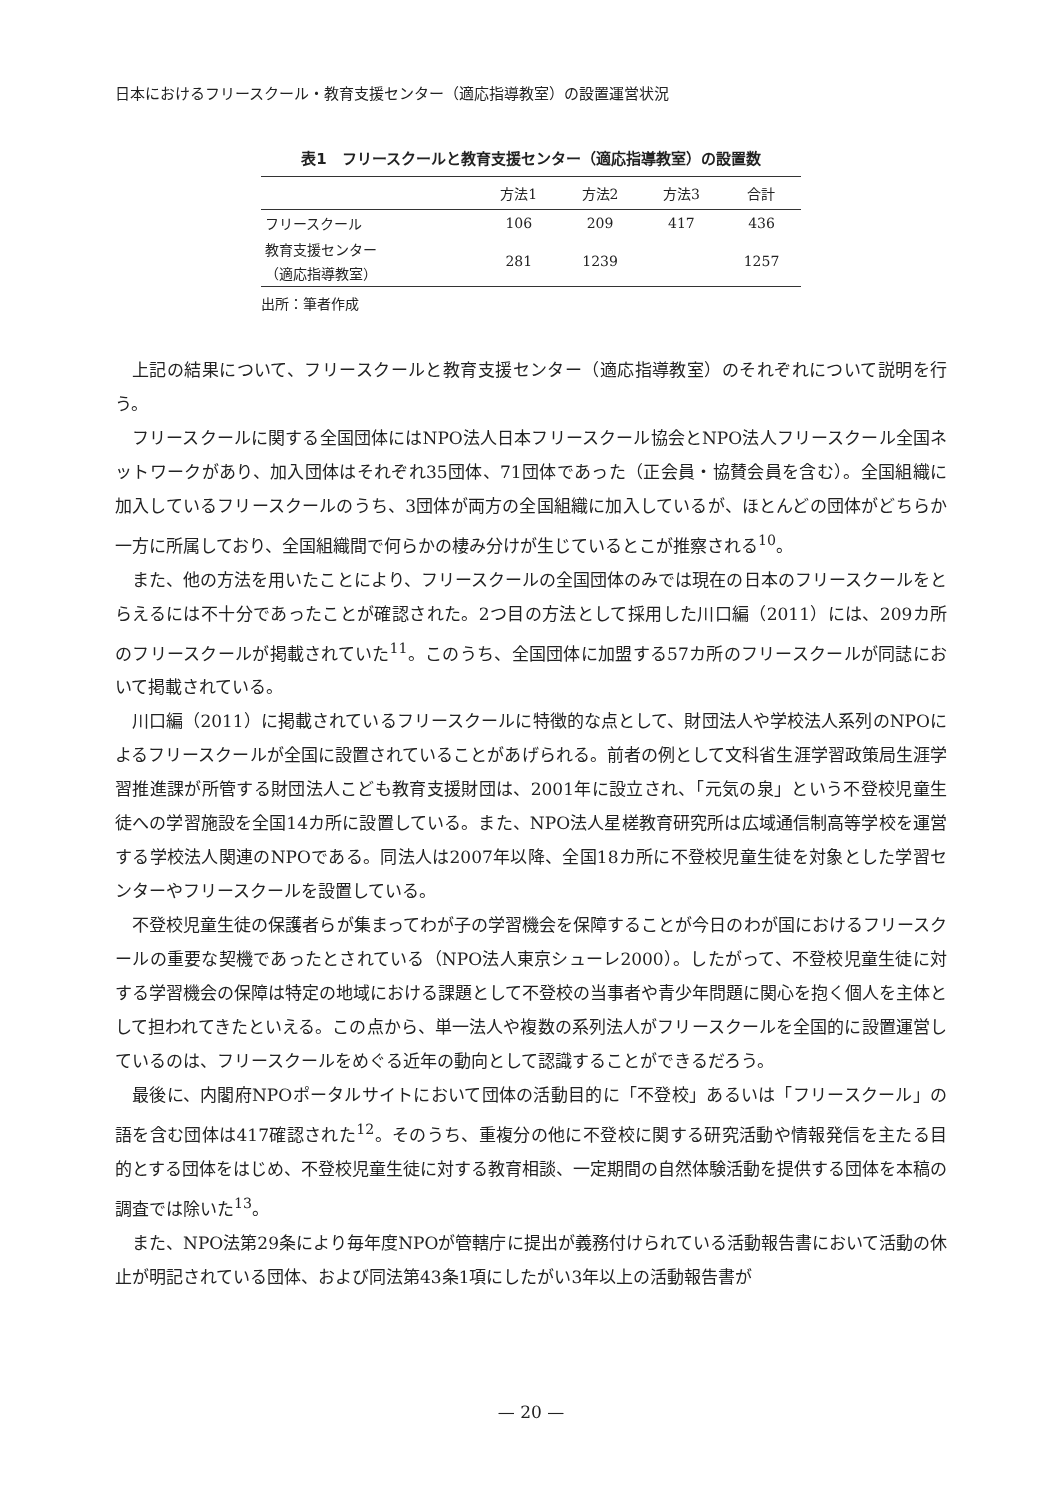日本におけるフリースクール・教育支援センター（適応指導教室）の設置運営状況
表1　フリースクールと教育支援センター（適応指導教室）の設置数
| | 方法1 | 方法2 | 方法3 | 合計 |
| --- | --- | --- | --- | --- |
| フリースクール | 106 | 209 | 417 | 436 |
| 教育支援センター （適応指導教室） | 281 | 1239 | | 1257 |
出所：筆者作成
上記の結果について、フリースクールと教育支援センター（適応指導教室）のそれぞれについて説明を行う。
フリースクールに関する全国団体にはNPO法人日本フリースクール協会とNPO法人フリースクール全国ネットワークがあり、加入団体はそれぞれ35団体、71団体であった（正会員・協賛会員を含む）。全国組織に加入しているフリースクールのうち、3団体が両方の全国組織に加入しているが、ほとんどの団体がどちらか一方に所属しており、全国組織間で何らかの棲み分けが生じているとこが推察される<sup>10</sup>。
また、他の方法を用いたことにより、フリースクールの全国団体のみでは現在の日本のフリースクールをとらえるには不十分であったことが確認された。2つ目の方法として採用した川口編（2011）には、209カ所のフリースクールが掲載されていた<sup>11</sup>。このうち、全国団体に加盟する57カ所のフリースクールが同誌において掲載されている。
川口編（2011）に掲載されているフリースクールに特徴的な点として、財団法人や学校法人系列のNPOによるフリースクールが全国に設置されていることがあげられる。前者の例として文科省生涯学習政策局生涯学習推進課が所管する財団法人こども教育支援財団は、2001年に設立され、「元気の泉」という不登校児童生徒への学習施設を全国14カ所に設置している。また、NPO法人星槎教育研究所は広域通信制高等学校を運営する学校法人関連のNPOである。同法人は2007年以降、全国18カ所に不登校児童生徒を対象とした学習センターやフリースクールを設置している。
不登校児童生徒の保護者らが集まってわが子の学習機会を保障することが今日のわが国におけるフリースクールの重要な契機であったとされている（NPO法人東京シューレ2000）。したがって、不登校児童生徒に対する学習機会の保障は特定の地域における課題として不登校の当事者や青少年問題に関心を抱く個人を主体として担われてきたといえる。この点から、単一法人や複数の系列法人がフリースクールを全国的に設置運営しているのは、フリースクールをめぐる近年の動向として認識することができるだろう。
最後に、内閣府NPOポータルサイトにおいて団体の活動目的に「不登校」あるいは「フリースクール」の語を含む団体は417確認された<sup>12</sup>。そのうち、重複分の他に不登校に関する研究活動や情報発信を主たる目的とする団体をはじめ、不登校児童生徒に対する教育相談、一定期間の自然体験活動を提供する団体を本稿の調査では除いた<sup>13</sup>。
また、NPO法第29条により毎年度NPOが管轄庁に提出が義務付けられている活動報告書において活動の休止が明記されている団体、および同法第43条1項にしたがい3年以上の活動報告書が
— 20 —